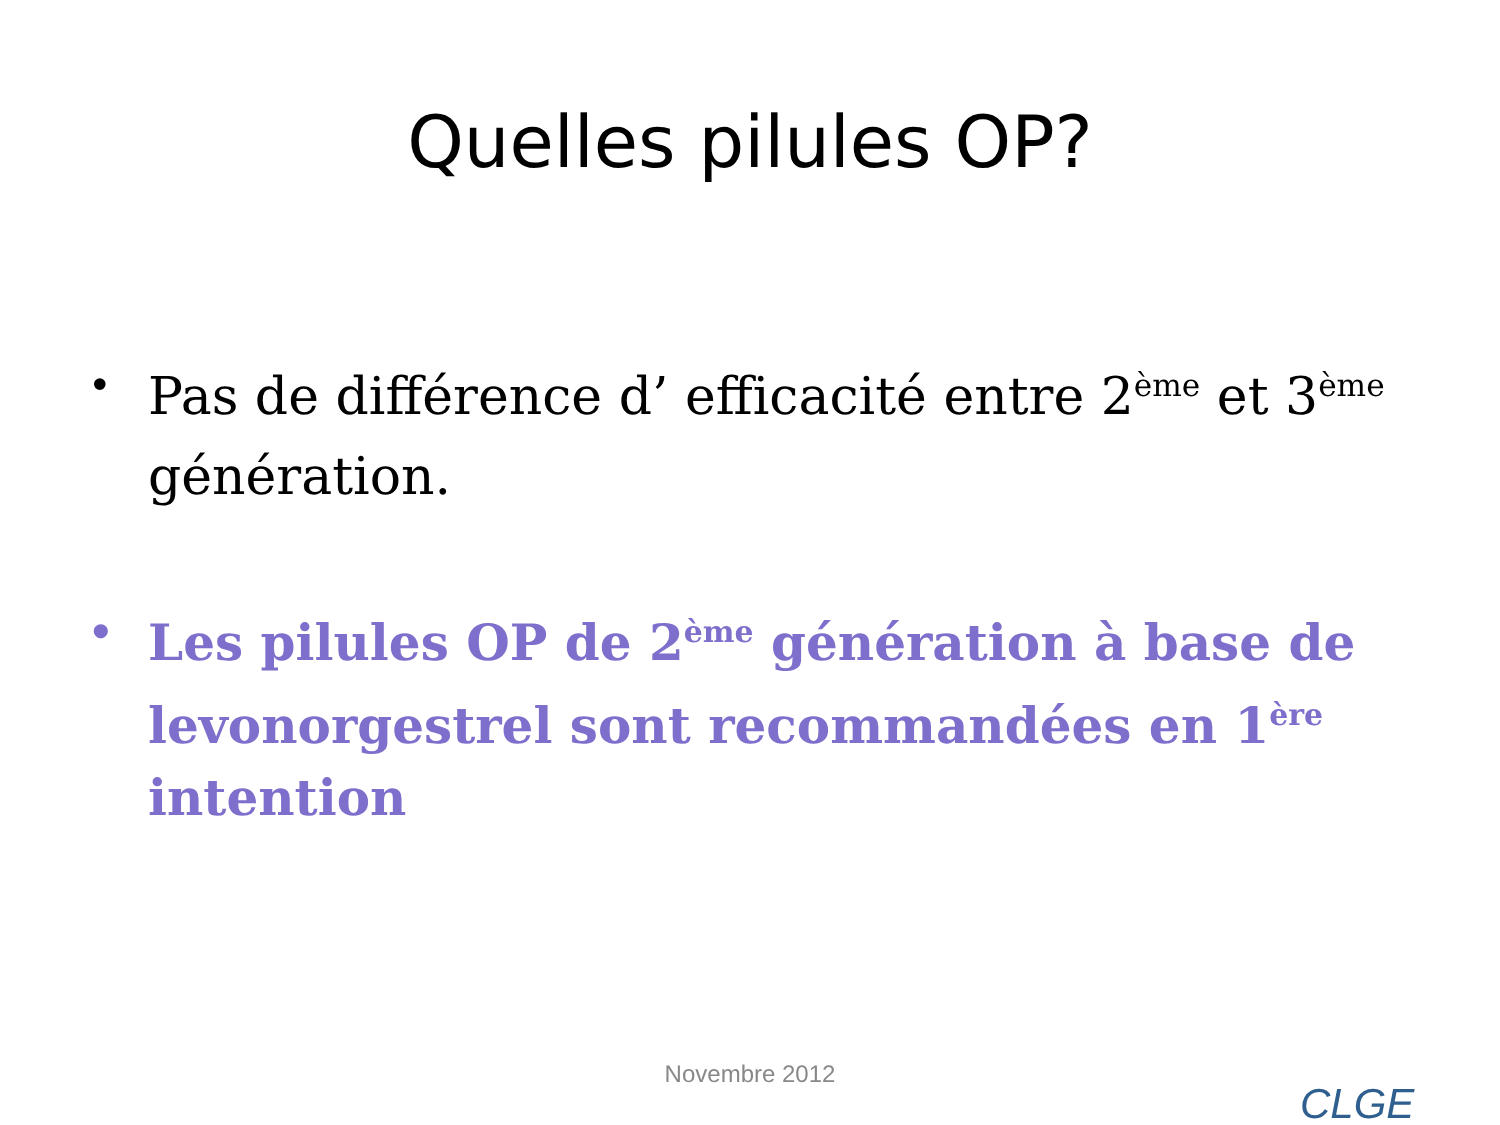Quelles pilules OP?
• Pas de différence d’ efficacité entre 2<sup>ème</sup> et 3<sup>ème</sup> génération.
• Les pilules OP de 2<sup>ème</sup> génération à base de levonorgestrel sont recommandées en 1<sup>ère</sup> intention
Novembre 2012
CLGE